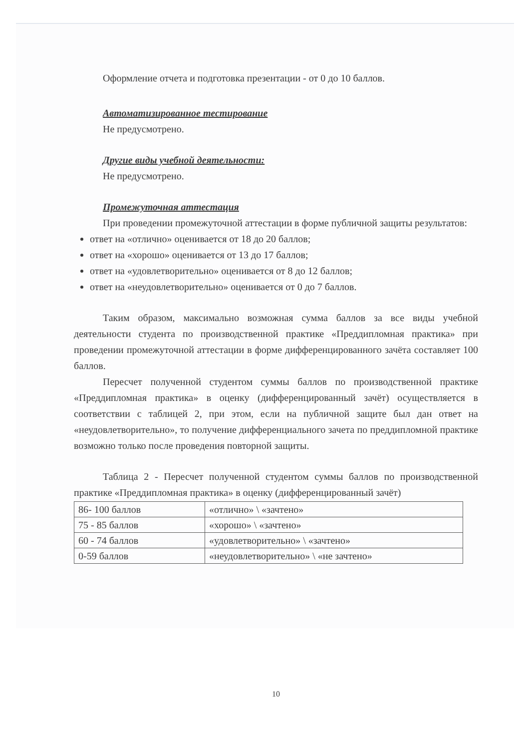Оформление отчета и подготовка презентации - от 0 до 10 баллов.
Автоматизированное тестирование
Не предусмотрено.
Другие виды учебной деятельности:
Не предусмотрено.
Промежуточная аттестация
При проведении промежуточной аттестации в форме публичной защиты результатов:
ответ на «отлично» оценивается от 18 до 20 баллов;
ответ на «хорошо» оценивается от 13 до 17 баллов;
ответ на «удовлетворительно» оценивается от 8 до 12 баллов;
ответ на «неудовлетворительно» оценивается от 0 до 7 баллов.
Таким образом, максимально возможная сумма баллов за все виды учебной деятельности студента по производственной практике «Преддипломная практика» при проведении промежуточной аттестации в форме дифференцированного зачёта составляет 100 баллов.
Пересчет полученной студентом суммы баллов по производственной практике «Преддипломная практика» в оценку (дифференцированный зачёт) осуществляется в соответствии с таблицей 2, при этом, если на публичной защите был дан ответ на «неудовлетворительно», то получение дифференциального зачета по преддипломной практике возможно только после проведения повторной защиты.
Таблица 2 - Пересчет полученной студентом суммы баллов по производственной практике «Преддипломная практика» в оценку (дифференцированный зачёт)
| 86- 100 баллов | «отлично» \ «зачтено» |
| 75 - 85 баллов | «хорошо» \ «зачтено» |
| 60 - 74 баллов | «удовлетворительно» \ «зачтено» |
| 0-59 баллов | «неудовлетворительно» \ «не зачтено» |
10